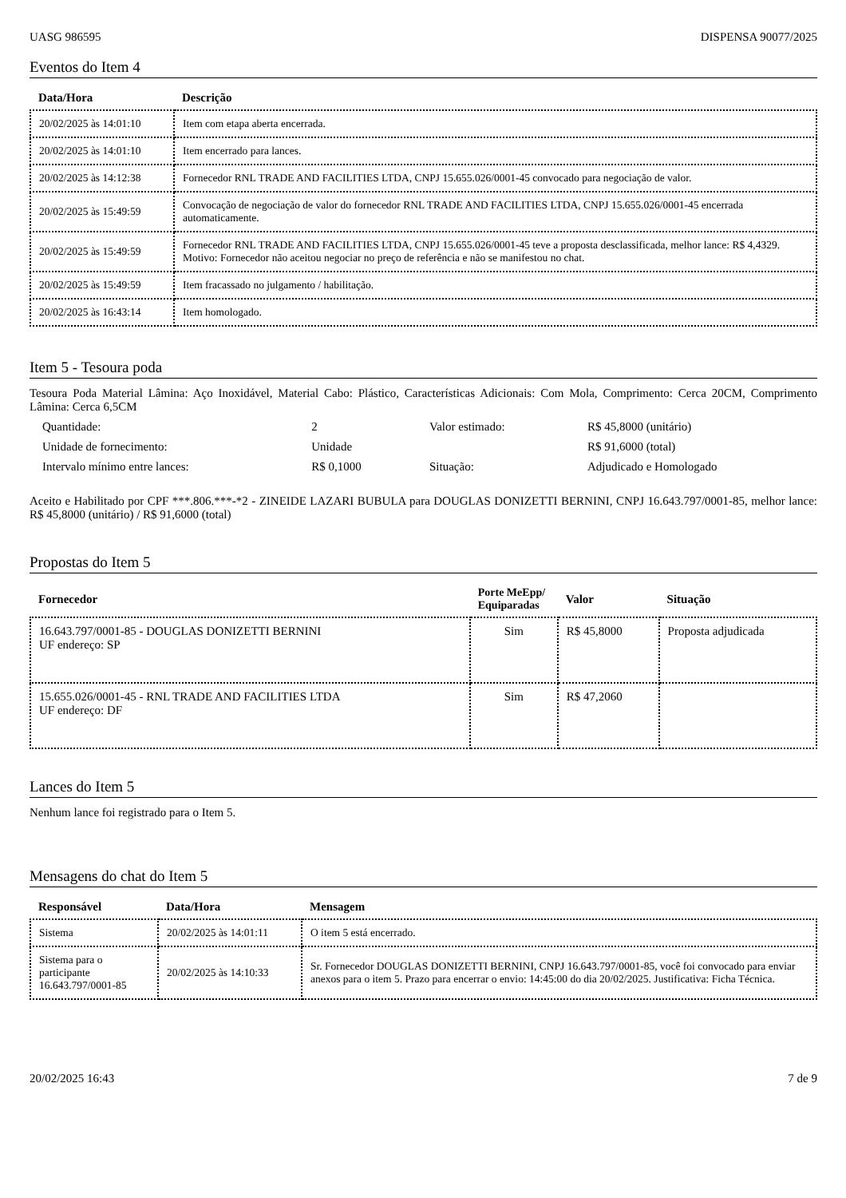UASG 986595 DISPENSA 90077/2025
Eventos do Item 4
| Data/Hora | Descrição |
| --- | --- |
| 20/02/2025 às 14:01:10 | Item com etapa aberta encerrada. |
| 20/02/2025 às 14:01:10 | Item encerrado para lances. |
| 20/02/2025 às 14:12:38 | Fornecedor RNL TRADE AND FACILITIES LTDA, CNPJ 15.655.026/0001-45 convocado para negociação de valor. |
| 20/02/2025 às 15:49:59 | Convocação de negociação de valor do fornecedor RNL TRADE AND FACILITIES LTDA, CNPJ 15.655.026/0001-45 encerrada automaticamente. |
| 20/02/2025 às 15:49:59 | Fornecedor RNL TRADE AND FACILITIES LTDA, CNPJ 15.655.026/0001-45 teve a proposta desclassificada, melhor lance: R$ 4,4329. Motivo: Fornecedor não aceitou negociar no preço de referência e não se manifestou no chat. |
| 20/02/2025 às 15:49:59 | Item fracassado no julgamento / habilitação. |
| 20/02/2025 às 16:43:14 | Item homologado. |
Item 5 - Tesoura poda
Tesoura Poda Material Lâmina: Aço Inoxidável, Material Cabo: Plástico, Características Adicionais: Com Mola, Comprimento: Cerca 20CM, Comprimento Lâmina: Cerca 6,5CM
| Quantidade: | 2 | Valor estimado: | R$ 45,8000 (unitário) |
| Unidade de fornecimento: | Unidade | | R$ 91,6000 (total) |
| Intervalo mínimo entre lances: | R$ 0,1000 | Situação: | Adjudicado e Homologado |
Aceito e Habilitado por CPF ***.806.***-*2 - ZINEIDE LAZARI BUBULA para DOUGLAS DONIZETTI BERNINI, CNPJ 16.643.797/0001-85, melhor lance: R$ 45,8000 (unitário) / R$ 91,6000 (total)
Propostas do Item 5
| Fornecedor | Porte MeEpp/ Equiparadas | Valor | Situação |
| --- | --- | --- | --- |
| 16.643.797/0001-85 - DOUGLAS DONIZETTI BERNINI UF endereço: SP | Sim | R$ 45,8000 | Proposta adjudicada |
| 15.655.026/0001-45 - RNL TRADE AND FACILITIES LTDA UF endereço: DF | Sim | R$ 47,2060 | |
Lances do Item 5
Nenhum lance foi registrado para o Item 5.
Mensagens do chat do Item 5
| Responsável | Data/Hora | Mensagem |
| --- | --- | --- |
| Sistema | 20/02/2025 às 14:01:11 | O item 5 está encerrado. |
| Sistema para o participante 16.643.797/0001-85 | 20/02/2025 às 14:10:33 | Sr. Fornecedor DOUGLAS DONIZETTI BERNINI, CNPJ 16.643.797/0001-85, você foi convocado para enviar anexos para o item 5. Prazo para encerrar o envio: 14:45:00 do dia 20/02/2025. Justificativa: Ficha Técnica. |
20/02/2025 16:43 7 de 9